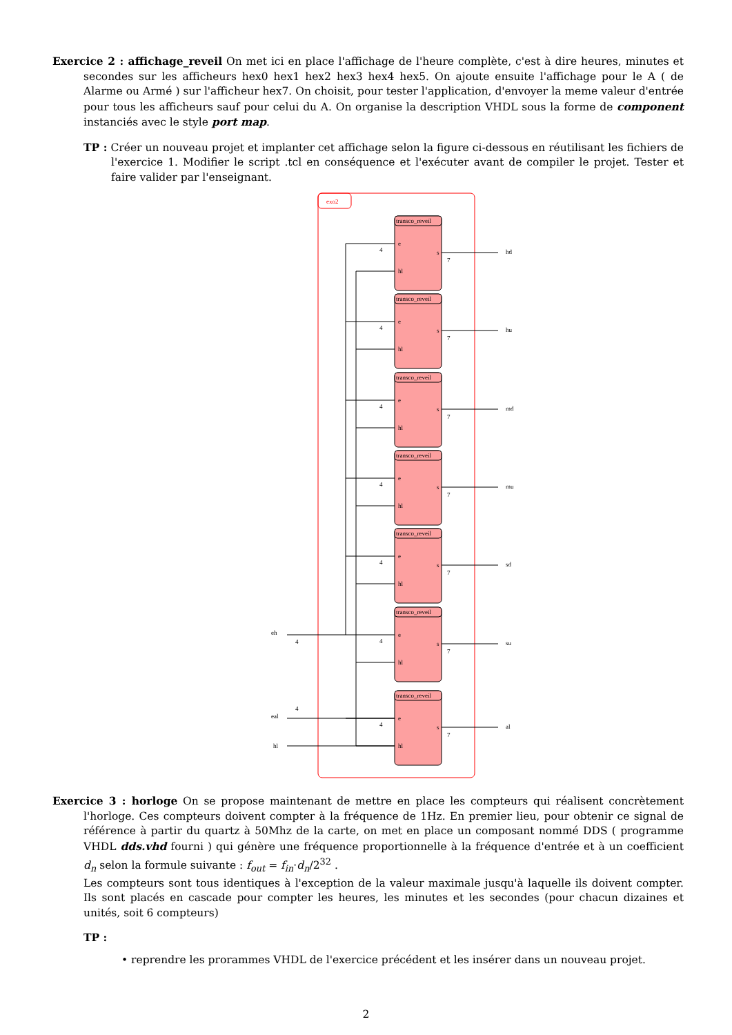Exercice 2 : affichage_reveil On met ici en place l'affichage de l'heure complète, c'est à dire heures, minutes et secondes sur les afficheurs hex0 hex1 hex2 hex3 hex4 hex5. On ajoute ensuite l'affichage pour le A ( de Alarme ou Armé ) sur l'afficheur hex7. On choisit, pour tester l'application, d'envoyer la meme valeur d'entrée pour tous les afficheurs sauf pour celui du A. On organise la description VHDL sous la forme de component instanciés avec le style port map.
TP : Créer un nouveau projet et implanter cet affichage selon la figure ci-dessous en réutilisant les fichiers de l'exercice 1. Modifier le script .tcl en conséquence et l'exécuter avant de compiler le projet. Tester et faire valider par l'enseignant.
exo2
eh
eal
hl
transco_reveil
e
hl
s
4
7
hd
hu
md
mu
sd
su
al
4
4
Exercice 3 : horloge On se propose maintenant de mettre en place les compteurs qui réalisent concrètement l'horloge. Ces compteurs doivent compter à la fréquence de 1Hz. En premier lieu, pour obtenir ce signal de référence à partir du quartz à 50Mhz de la carte, on met en place un composant nommé DDS ( programme VHDL dds.vhd fourni ) qui génère une fréquence proportionnelle à la fréquence d'entrée et à un coefficient d<sub>n</sub> selon la formule suivante : f<sub>out</sub> = f<sub>in</sub>·d<sub>n</sub>/2<sup>32</sup> .
Les compteurs sont tous identiques à l'exception de la valeur maximale jusqu'à laquelle ils doivent compter. Ils sont placés en cascade pour compter les heures, les minutes et les secondes (pour chacun dizaines et unités, soit 6 compteurs)
TP :
• reprendre les prorammes VHDL de l'exercice précédent et les insérer dans un nouveau projet.
2